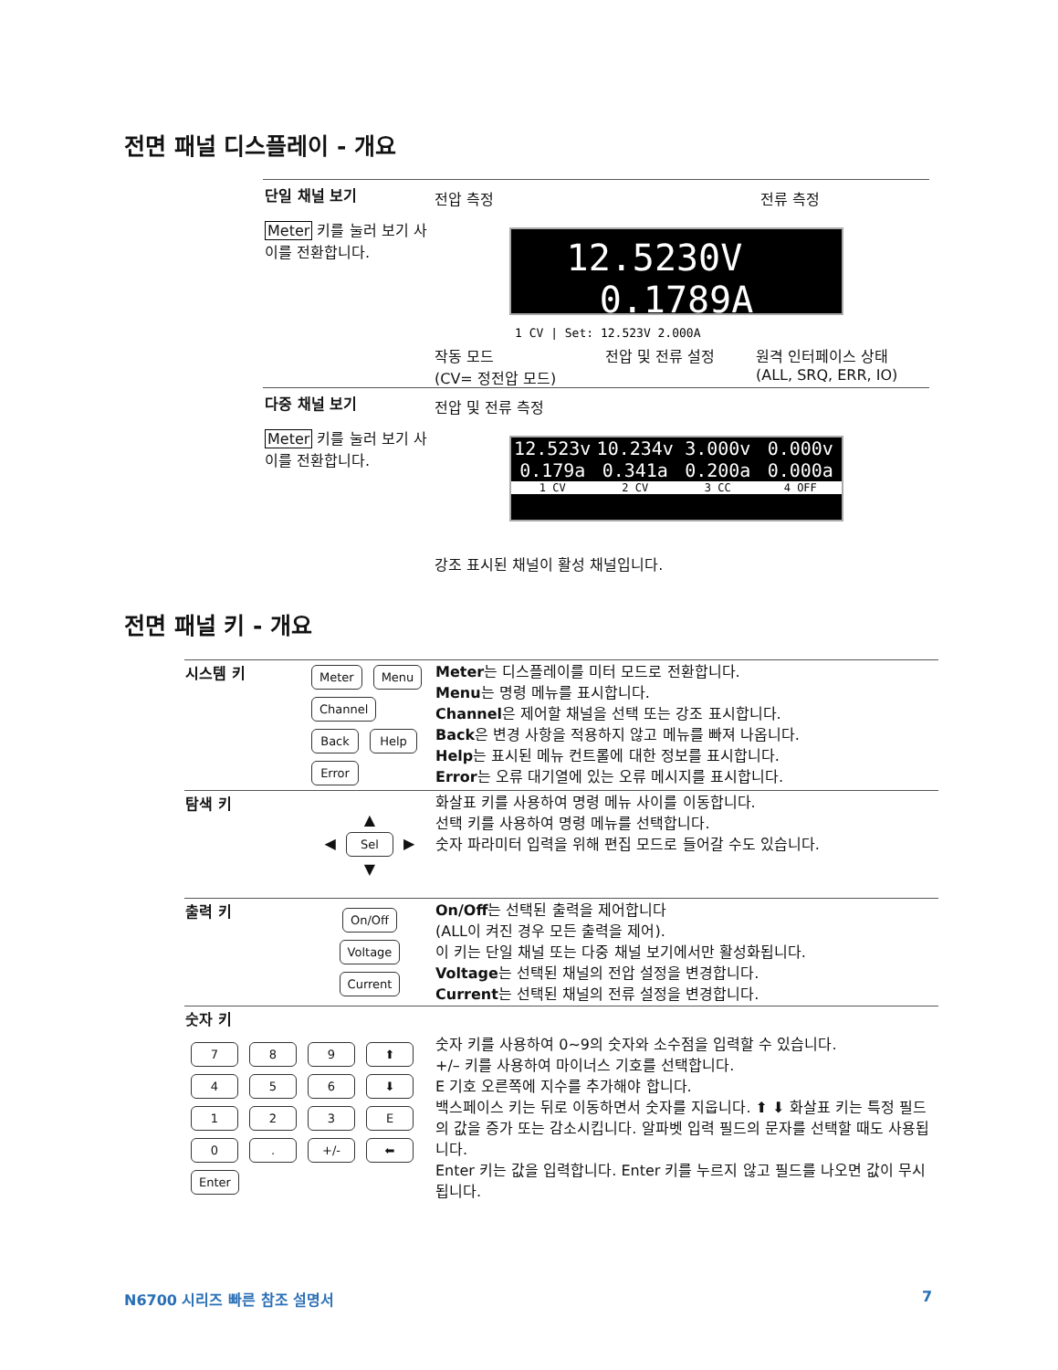전면 패널 디스플레이 - 개요
단일 채널 보기
Meter 키를 눌러 보기 사이를 전환합니다.
전압 측정 전류 측정
12.5230V 0.1789A
1 CV | Set: 12.523V 2.000A
작동 모드
(CV= 정전압 모드)
전압 및 전류 설정
원격 인터페이스 상태
(ALL, SRQ, ERR, IO)
다중 채널 보기
Meter 키를 눌러 보기 사이를 전환합니다.
전압 및 전류 측정
12.523v
0.179a
1 CV
10.234v
0.341a
2 CV
3.000v
0.200a
3 CC
0.000v
0.000a
4 OFF
강조 표시된 채널이 활성 채널입니다.
전면 패널 키 - 개요
| 시스템 키 | Meter Menu Channel Back Help Error | Meter 는 디스플레이를 미터 모드로 전환합니다. Menu 는 명령 메뉴를 표시합니다. Channel 은 제어할 채널을 선택 또는 강조 표시합니다. Back 은 변경 사항을 적용하지 않고 메뉴를 빠져 나옵니다. Help 는 표시된 메뉴 컨트롤에 대한 정보를 표시합니다. Error 는 오류 대기열에 있는 오류 메시지를 표시합니다. |
| 탐색 키 | ▲ ◀ Sel ▶ ▼ | 화살표 키를 사용하여 명령 메뉴 사이를 이동합니다. 선택 키를 사용하여 명령 메뉴를 선택합니다. 숫자 파라미터 입력을 위해 편집 모드로 들어갈 수도 있습니다. |
| 출력 키 | On/Off Voltage Current | On/Off 는 선택된 출력을 제어합니다 (ALL이 켜진 경우 모든 출력을 제어). 이 키는 단일 채널 또는 다중 채널 보기에서만 활성화됩니다. Voltage 는 선택된 채널의 전압 설정을 변경합니다. Current 는 선택된 채널의 전류 설정을 변경합니다. |
| 숫자 키 7 8 9 ⬆ 4 5 6 ⬇ 1 2 3 E 0 . +/- ⬅ Enter | | 숫자 키를 사용하여 0~9의 숫자와 소수점을 입력할 수 있습니다. +/– 키를 사용하여 마이너스 기호를 선택합니다. E 기호 오른쪽에 지수를 추가해야 합니다. 백스페이스 키는 뒤로 이동하면서 숫자를 지웁니다. ⬆ ⬇ 화살표 키는 특정 필드의 값을 증가 또는 감소시킵니다. 알파벳 입력 필드의 문자를 선택할 때도 사용됩니다. Enter 키는 값을 입력합니다. Enter 키를 누르지 않고 필드를 나오면 값이 무시됩니다. |
N6700 시리즈 빠른 참조 설명서 7